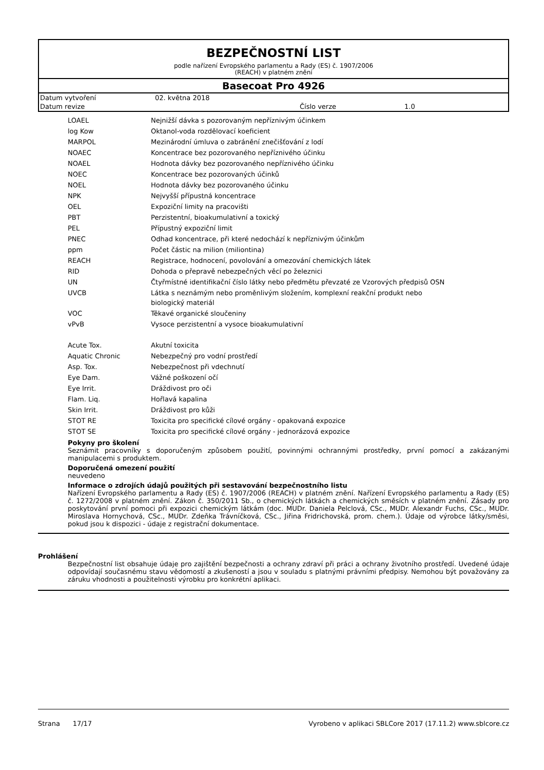BEZPEČNOSTNÍ LIST
podle nařízení Evropského parlamentu a Rady (ES) č. 1907/2006
(REACH) v platném znění
Basecoat Pro 4926
| Datum vytvoření | 02. května 2018 | | |
| Datum revize | | Číslo verze | 1.0 |
| LOAEL | Nejnižší dávka s pozorovaným nepříznivým účinkem |
| log Kow | Oktanol-voda rozdělovací koeficient |
| MARPOL | Mezinárodní úmluva o zabránění znečišťování z lodí |
| NOAEC | Koncentrace bez pozorovaného nepříznivého účinku |
| NOAEL | Hodnota dávky bez pozorovaného nepříznivého účinku |
| NOEC | Koncentrace bez pozorovaných účinků |
| NOEL | Hodnota dávky bez pozorovaného účinku |
| NPK | Nejvyšší přípustná koncentrace |
| OEL | Expoziční limity na pracovišti |
| PBT | Perzistentní, bioakumulativní a toxický |
| PEL | Přípustný expoziční limit |
| PNEC | Odhad koncentrace, při které nedochází k nepříznivým účinkům |
| ppm | Počet částic na milion (miliontina) |
| REACH | Registrace, hodnocení, povolování a omezování chemických látek |
| RID | Dohoda o přepravě nebezpečných věcí po železnici |
| UN | Čtyřmístné identifikační číslo látky nebo předmětu převzaté ze Vzorových předpisů OSN |
| UVCB | Látka s neznámým nebo proměnlivým složením, komplexní reakční produkt nebo biologický materiál |
| VOC | Těkavé organické sloučeniny |
| vPvB | Vysoce perzistentní a vysoce bioakumulativní |
| Acute Tox. | Akutní toxicita |
| Aquatic Chronic | Nebezpečný pro vodní prostředí |
| Asp. Tox. | Nebezpečnost při vdechnutí |
| Eye Dam. | Vážné poškození očí |
| Eye Irrit. | Dráždivost pro oči |
| Flam. Liq. | Hořlavá kapalina |
| Skin Irrit. | Dráždivost pro kůži |
| STOT RE | Toxicita pro specifické cílové orgány - opakovaná expozice |
| STOT SE | Toxicita pro specifické cílové orgány - jednorázová expozice |
Pokyny pro školení
Seznámit pracovníky s doporučeným způsobem použití, povinnými ochrannými prostředky, první pomocí a zakázanými manipulacemi s produktem.
Doporučená omezení použití
neuvedeno
Informace o zdrojích údajů použitých při sestavování bezpečnostního listu
Nařízení Evropského parlamentu a Rady (ES) č. 1907/2006 (REACH) v platném znění. Nařízení Evropského parlamentu a Rady (ES) č. 1272/2008 v platném znění. Zákon č. 350/2011 Sb., o chemických látkách a chemických směsích v platném znění. Zásady pro poskytování první pomoci při expozici chemickým látkám (doc. MUDr. Daniela Pelclová, CSc., MUDr. Alexandr Fuchs, CSc., MUDr. Miroslava Hornychová, CSc., MUDr. Zdeňka Trávníčková, CSc., Jiřina Fridrichovská, prom. chem.). Údaje od výrobce látky/směsi, pokud jsou k dispozici - údaje z registrační dokumentace.
Prohlášení
Bezpečnostní list obsahuje údaje pro zajištění bezpečnosti a ochrany zdraví při práci a ochrany životního prostředí. Uvedené údaje odpovídají současnému stavu vědomostí a zkušeností a jsou v souladu s platnými právními předpisy. Nemohou být považovány za záruku vhodnosti a použitelnosti výrobku pro konkrétní aplikaci.
Strana 17/17 Vyrobeno v aplikaci SBLCore 2017 (17.11.2) www.sblcore.cz